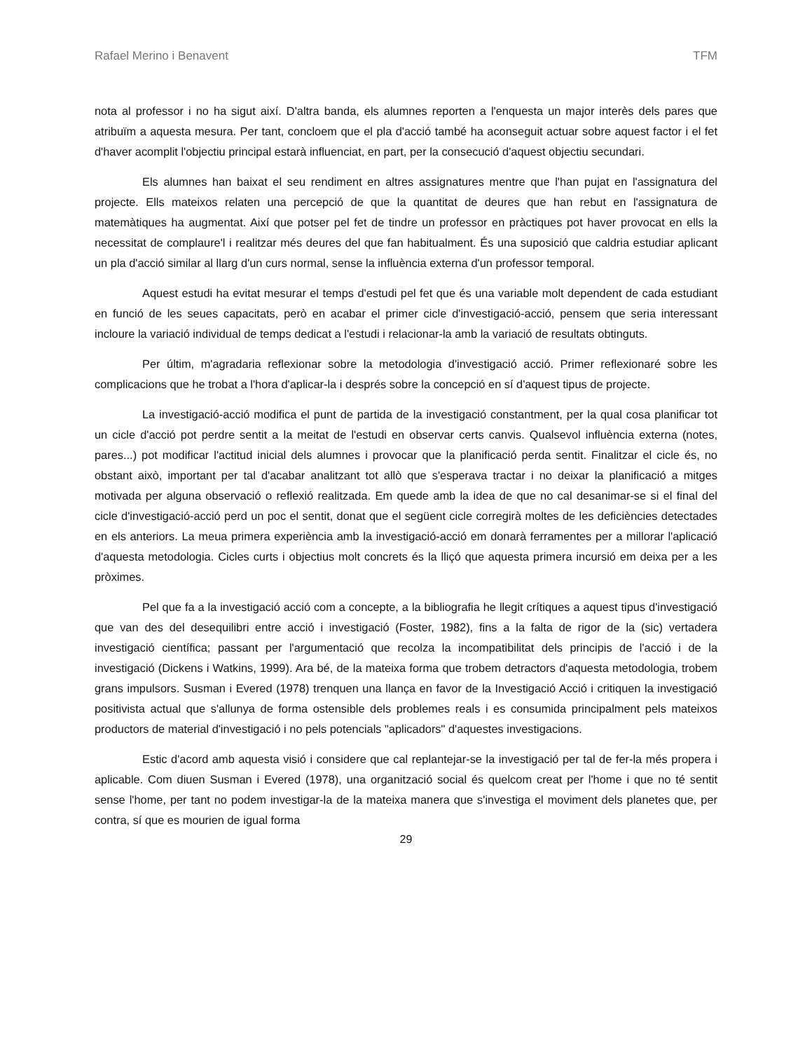Rafael Merino i Benavent TFM
nota al professor i no ha sigut així. D'altra banda, els alumnes reporten a l'enquesta un major interès dels pares que atribuïm a aquesta mesura. Per tant, concloem que el pla d'acció també ha aconseguit actuar sobre aquest factor i el fet d'haver acomplit l'objectiu principal estarà influenciat, en part, per la consecució d'aquest objectiu secundari.
Els alumnes han baixat el seu rendiment en altres assignatures mentre que l'han pujat en l'assignatura del projecte. Ells mateixos relaten una percepció de que la quantitat de deures que han rebut en l'assignatura de matemàtiques ha augmentat. Així que potser pel fet de tindre un professor en pràctiques pot haver provocat en ells la necessitat de complaure'l i realitzar més deures del que fan habitualment. És una suposició que caldria estudiar aplicant un pla d'acció similar al llarg d'un curs normal, sense la influència externa d'un professor temporal.
Aquest estudi ha evitat mesurar el temps d'estudi pel fet que és una variable molt dependent de cada estudiant en funció de les seues capacitats, però en acabar el primer cicle d'investigació-acció, pensem que seria interessant incloure la variació individual de temps dedicat a l'estudi i relacionar-la amb la variació de resultats obtinguts.
Per últim, m'agradaria reflexionar sobre la metodologia d'investigació acció. Primer reflexionaré sobre les complicacions que he trobat a l'hora d'aplicar-la i després sobre la concepció en sí d'aquest tipus de projecte.
La investigació-acció modifica el punt de partida de la investigació constantment, per la qual cosa planificar tot un cicle d'acció pot perdre sentit a la meitat de l'estudi en observar certs canvis. Qualsevol influència externa (notes, pares...) pot modificar l'actitud inicial dels alumnes i provocar que la planificació perda sentit. Finalitzar el cicle és, no obstant això, important per tal d'acabar analitzant tot allò que s'esperava tractar i no deixar la planificació a mitges motivada per alguna observació o reflexió realitzada. Em quede amb la idea de que no cal desanimar-se si el final del cicle d'investigació-acció perd un poc el sentit, donat que el següent cicle corregirà moltes de les deficiències detectades en els anteriors. La meua primera experiència amb la investigació-acció em donarà ferramentes per a millorar l'aplicació d'aquesta metodologia. Cicles curts i objectius molt concrets és la lliçó que aquesta primera incursió em deixa per a les pròximes.
Pel que fa a la investigació acció com a concepte, a la bibliografia he llegit crítiques a aquest tipus d'investigació que van des del desequilibri entre acció i investigació (Foster, 1982), fins a la falta de rigor de la (sic) vertadera investigació científica; passant per l'argumentació que recolza la incompatibilitat dels principis de l'acció i de la investigació (Dickens i Watkins, 1999). Ara bé, de la mateixa forma que trobem detractors d'aquesta metodologia, trobem grans impulsors. Susman i Evered (1978) trenquen una llança en favor de la Investigació Acció i critiquen la investigació positivista actual que s'allunya de forma ostensible dels problemes reals i es consumida principalment pels mateixos productors de material d'investigació i no pels potencials "aplicadors" d'aquestes investigacions.
Estic d'acord amb aquesta visió i considere que cal replantejar-se la investigació per tal de fer-la més propera i aplicable. Com diuen Susman i Evered (1978), una organització social és quelcom creat per l'home i que no té sentit sense l'home, per tant no podem investigar-la de la mateixa manera que s'investiga el moviment dels planetes que, per contra, sí que es mourien de igual forma
29